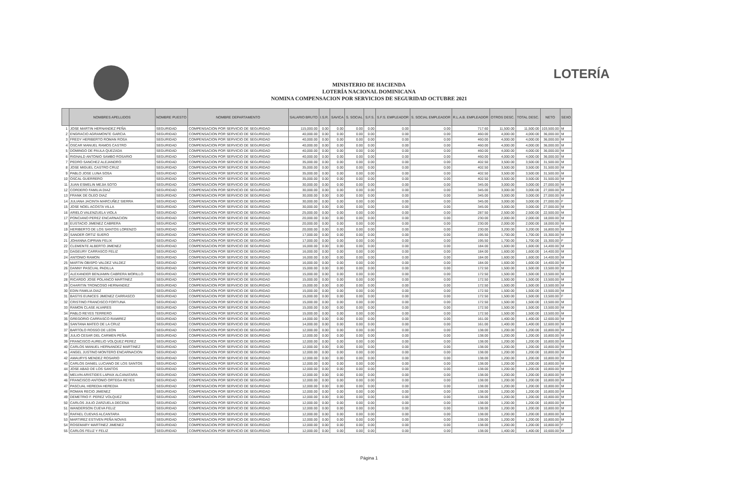LOTERÍA
MINISTERIO DE HACIENDA
LOTERÍA NACIONAL DOMINICANA
NOMINA COMPENSACION POR SERVICIOS DE SEGURIDAD OCTUBRE 2021
| | NOMBRES APELLIDOS | NOMBRE PUESTO | NOMBRE DEPARTAMENTO | SALARIO BRUTO | I.S.R. | SAVICA | S. SOCIAL | S.F.S. | S.F.S. EMPLEADOR | S. SOCIAL EMPLEADOR | R.L.A.B. EMPLEADOR | OTROS DESC. | TOTAL DESC. | NETO | SEXO |
| --- | --- | --- | --- | --- | --- | --- | --- | --- | --- | --- | --- | --- | --- | --- | --- |
| 1 | JOSE MARTIN HERNANDEZ PEÑA | SEGURIDAD | COMPENSACION POR SERVICIO DE SEGURIDAD | 115,000.00 | 0.00 | 0.00 | 0.00 | 0.00 | 0.00 | 0.00 | 717.60 | 11,500.00 | 11,500.00 | 103,500.00 | M |
| 2 | ENGRACIO AGRAMONTE GARCIA | SEGURIDAD | COMPENSACION POR SERVICIO DE SEGURIDAD | 40,000.00 | 0.00 | 0.00 | 0.00 | 0.00 | 0.00 | 0.00 | 460.00 | 4,000.00 | 4,000.00 | 36,000.00 | M |
| 3 | FREDY HERIBERTO ROMAN ROSA | SEGURIDAD | COMPENSACION POR SERVICIO DE SEGURIDAD | 40,000.00 | 0.00 | 0.00 | 0.00 | 0.00 | 0.00 | 0.00 | 460.00 | 4,000.00 | 4,000.00 | 36,000.00 | M |
| 4 | OSCAR MANUEL RAMOS CASTRO | SEGURIDAD | COMPENSACION POR SERVICIO DE SEGURIDAD | 40,000.00 | 0.00 | 0.00 | 0.00 | 0.00 | 0.00 | 0.00 | 460.00 | 4,000.00 | 4,000.00 | 36,000.00 | M |
| 5 | DOMINGO DE PAULA QUEZADA | SEGURIDAD | COMPENSACION POR SERVICIO DE SEGURIDAD | 40,000.00 | 0.00 | 0.00 | 0.00 | 0.00 | 0.00 | 0.00 | 460.00 | 4,000.00 | 4,000.00 | 36,000.00 | M |
| 6 | RIGNALD ANTONIO SAMBO ROSARIO | SEGURIDAD | COMPENSACION POR SERVICIO DE SEGURIDAD | 40,000.00 | 0.00 | 0.00 | 0.00 | 0.00 | 0.00 | 0.00 | 460.00 | 4,000.00 | 4,000.00 | 36,000.00 | M |
| 7 | PEDRO SANCHEZ ALEJANDRO | SEGURIDAD | COMPENSACION POR SERVICIO DE SEGURIDAD | 35,000.00 | 0.00 | 0.00 | 0.00 | 0.00 | 0.00 | 0.00 | 402.50 | 3,500.00 | 3,500.00 | 31,500.00 | M |
| 8 | JOSE MIGUEL CASTRO CRUZ | SEGURIDAD | COMPENSACION POR SERVICIO DE SEGURIDAD | 35,000.00 | 0.00 | 0.00 | 0.00 | 0.00 | 0.00 | 0.00 | 402.50 | 3,500.00 | 3,500.00 | 31,500.00 | M |
| 9 | PABLO JOSE LUNA SOSA | SEGURIDAD | COMPENSACION POR SERVICIO DE SEGURIDAD | 35,000.00 | 0.00 | 0.00 | 0.00 | 0.00 | 0.00 | 0.00 | 402.50 | 3,500.00 | 3,500.00 | 31,500.00 | M |
| 10 | OSCAL GUERRERO | SEGURIDAD | COMPENSACION POR SERVICIO DE SEGURIDAD | 35,000.00 | 0.00 | 0.00 | 0.00 | 0.00 | 0.00 | 0.00 | 402.50 | 3,500.00 | 3,500.00 | 31,500.00 | M |
| 11 | JUAN ESMELIN MEJIA SOTO | SEGURIDAD | COMPENSACION POR SERVICIO DE SEGURIDAD | 30,000.00 | 0.00 | 0.00 | 0.00 | 0.00 | 0.00 | 0.00 | 345.00 | 3,000.00 | 3,000.00 | 27,000.00 | M |
| 12 | CORDERO FAMILIA DIAZ | SEGURIDAD | COMPENSACION POR SERVICIO DE SEGURIDAD | 30,000.00 | 0.00 | 0.00 | 0.00 | 0.00 | 0.00 | 0.00 | 345.00 | 3,000.00 | 3,000.00 | 27,000.00 | M |
| 13 | FRANK DE OLEO DIAZ | SEGURIDAD | COMPENSACION POR SERVICIO DE SEGURIDAD | 30,000.00 | 0.00 | 0.00 | 0.00 | 0.00 | 0.00 | 0.00 | 345.00 | 3,000.00 | 3,000.00 | 27,000.00 | M |
| 14 | JULIANA JACINTA MARCUÑEZ SIERRA | SEGURIDAD | COMPENSACION POR SERVICIO DE SEGURIDAD | 30,000.00 | 0.00 | 0.00 | 0.00 | 0.00 | 0.00 | 0.00 | 345.00 | 3,000.00 | 3,000.00 | 27,000.00 | F |
| 15 | JOSE NOEL ACOSTA VILLA | SEGURIDAD | COMPENSACION POR SERVICIO DE SEGURIDAD | 30,000.00 | 0.00 | 0.00 | 0.00 | 0.00 | 0.00 | 0.00 | 345.00 | 3,000.00 | 3,000.00 | 27,000.00 | M |
| 16 | ARIELO VALENZUELA VIOLA | SEGURIDAD | COMPENSACION POR SERVICIO DE SEGURIDAD | 25,000.00 | 0.00 | 0.00 | 0.00 | 0.00 | 0.00 | 0.00 | 287.50 | 2,500.00 | 2,500.00 | 22,500.00 | M |
| 17 | PONCIANO PEREZ ENCARNACION | SEGURIDAD | COMPENSACION POR SERVICIO DE SEGURIDAD | 20,000.00 | 0.00 | 0.00 | 0.00 | 0.00 | 0.00 | 0.00 | 230.00 | 2,000.00 | 2,000.00 | 18,000.00 | M |
| 18 | EUSTACIO JIMENEZ CABRERA | SEGURIDAD | COMPENSACION POR SERVICIO DE SEGURIDAD | 20,000.00 | 0.00 | 0.00 | 0.00 | 0.00 | 0.00 | 0.00 | 230.00 | 2,000.00 | 2,000.00 | 18,000.00 | M |
| 19 | HERIBERTO DE LOS SANTOS LORENZO | SEGURIDAD | COMPENSACION POR SERVICIO DE SEGURIDAD | 20,000.00 | 0.00 | 0.00 | 0.00 | 0.00 | 0.00 | 0.00 | 230.00 | 3,200.00 | 3,200.00 | 16,800.00 | M |
| 20 | SANDER ORTIZ SUERO | SEGURIDAD | COMPENSACION POR SERVICIO DE SEGURIDAD | 17,000.00 | 0.00 | 0.00 | 0.00 | 0.00 | 0.00 | 0.00 | 195.50 | 1,700.00 | 1,700.00 | 15,300.00 | M |
| 21 | JOHANNA CIPRIAN FELIX | SEGURIDAD | COMPENSACION POR SERVICIO DE SEGURIDAD | 17,000.00 | 0.00 | 0.00 | 0.00 | 0.00 | 0.00 | 0.00 | 195.50 | 1,700.00 | 1,700.00 | 15,300.00 | F |
| 22 | CLEMENTE ALBERTO JIMENEZ | SEGURIDAD | COMPENSACION POR SERVICIO DE SEGURIDAD | 16,000.00 | 0.00 | 0.00 | 0.00 | 0.00 | 0.00 | 0.00 | 184.00 | 1,600.00 | 1,600.00 | 14,400.00 | M |
| 23 | DAGEURY CARRASCO FELIZ | SEGURIDAD | COMPENSACION POR SERVICIO DE SEGURIDAD | 16,000.00 | 0.00 | 0.00 | 0.00 | 0.00 | 0.00 | 0.00 | 184.00 | 1,600.00 | 1,600.00 | 14,400.00 | M |
| 24 | ANTONIO RAMON | SEGURIDAD | COMPENSACION POR SERVICIO DE SEGURIDAD | 16,000.00 | 0.00 | 0.00 | 0.00 | 0.00 | 0.00 | 0.00 | 184.00 | 1,600.00 | 1,600.00 | 14,400.00 | M |
| 25 | MARTIN OBISPO VALDEZ VALDEZ | SEGURIDAD | COMPENSACION POR SERVICIO DE SEGURIDAD | 16,000.00 | 0.00 | 0.00 | 0.00 | 0.00 | 0.00 | 0.00 | 184.00 | 1,600.00 | 1,600.00 | 14,400.00 | M |
| 26 | DANNY PASCUAL PADILLA | SEGURIDAD | COMPENSACION POR SERVICIO DE SEGURIDAD | 15,000.00 | 0.00 | 0.00 | 0.00 | 0.00 | 0.00 | 0.00 | 172.50 | 1,500.00 | 1,500.00 | 13,500.00 | M |
| 27 | ALEXANDER BENJAMIN CABRERA MORILLO | SEGURIDAD | COMPENSACION POR SERVICIO DE SEGURIDAD | 15,000.00 | 0.00 | 0.00 | 0.00 | 0.00 | 0.00 | 0.00 | 172.50 | 1,500.00 | 1,500.00 | 13,500.00 | M |
| 28 | RICARDO JOSE POLANCO MARTINEZ | SEGURIDAD | COMPENSACION POR SERVICIO DE SEGURIDAD | 15,000.00 | 0.00 | 0.00 | 0.00 | 0.00 | 0.00 | 0.00 | 172.50 | 1,500.00 | 1,500.00 | 13,500.00 | M |
| 29 | CHARITIN TRONCOSO HERNANDEZ | SEGURIDAD | COMPENSACION POR SERVICIO DE SEGURIDAD | 15,000.00 | 0.00 | 0.00 | 0.00 | 0.00 | 0.00 | 0.00 | 172.50 | 1,500.00 | 1,500.00 | 13,500.00 | M |
| 30 | EDIN FAMILIA DIAZ | SEGURIDAD | COMPENSACION POR SERVICIO DE SEGURIDAD | 15,000.00 | 0.00 | 0.00 | 0.00 | 0.00 | 0.00 | 0.00 | 172.50 | 1,500.00 | 1,500.00 | 13,500.00 | M |
| 31 | BASTIS EUNICES JIMENEZ CARRASCO | SEGURIDAD | COMPENSACION POR SERVICIO DE SEGURIDAD | 15,000.00 | 0.00 | 0.00 | 0.00 | 0.00 | 0.00 | 0.00 | 172.50 | 1,500.00 | 1,500.00 | 13,500.00 | F |
| 32 | CRISTINO FRANCISCO FORTUNA | SEGURIDAD | COMPENSACION POR SERVICIO DE SEGURIDAD | 15,000.00 | 0.00 | 0.00 | 0.00 | 0.00 | 0.00 | 0.00 | 172.50 | 1,500.00 | 1,500.00 | 13,500.00 | M |
| 33 | RAMON CLASE ALVARES | SEGURIDAD | COMPENSACION POR SERVICIO DE SEGURIDAD | 15,000.00 | 0.00 | 0.00 | 0.00 | 0.00 | 0.00 | 0.00 | 172.50 | 1,500.00 | 1,500.00 | 13,500.00 | M |
| 34 | PABLO REYES TERRERO | SEGURIDAD | COMPENSACION POR SERVICIO DE SEGURIDAD | 15,000.00 | 0.00 | 0.00 | 0.00 | 0.00 | 0.00 | 0.00 | 172.50 | 1,500.00 | 1,500.00 | 13,500.00 | M |
| 35 | GREGORIO CARRASCO RAMIREZ | SEGURIDAD | COMPENSACION POR SERVICIO DE SEGURIDAD | 14,000.00 | 0.00 | 0.00 | 0.00 | 0.00 | 0.00 | 0.00 | 161.00 | 1,400.00 | 1,400.00 | 12,600.00 | M |
| 36 | SANTANA MATEO DE LA CRUZ | SEGURIDAD | COMPENSACION POR SERVICIO DE SEGURIDAD | 14,000.00 | 0.00 | 0.00 | 0.00 | 0.00 | 0.00 | 0.00 | 161.00 | 1,400.00 | 1,400.00 | 12,600.00 | M |
| 37 | BARTOLO ROSSO DE LEON | SEGURIDAD | COMPENSACION POR SERVICIO DE SEGURIDAD | 12,000.00 | 0.00 | 0.00 | 0.00 | 0.00 | 0.00 | 0.00 | 138.00 | 1,200.00 | 1,200.00 | 10,800.00 | M |
| 38 | JULIO CESAR DEL CARMEN PEÑA | SEGURIDAD | COMPENSACION POR SERVICIO DE SEGURIDAD | 12,000.00 | 0.00 | 0.00 | 0.00 | 0.00 | 0.00 | 0.00 | 138.00 | 1,200.00 | 1,200.00 | 10,800.00 | M |
| 39 | FRANCISCO AURELIO VOLQUEZ PEREZ | SEGURIDAD | COMPENSACION POR SERVICIO DE SEGURIDAD | 12,000.00 | 0.00 | 0.00 | 0.00 | 0.00 | 0.00 | 0.00 | 138.00 | 1,200.00 | 1,200.00 | 10,800.00 | M |
| 40 | CARLOS MANUEL HERNANDEZ MARTINEZ | SEGURIDAD | COMPENSACION POR SERVICIO DE SEGURIDAD | 12,000.00 | 0.00 | 0.00 | 0.00 | 0.00 | 0.00 | 0.00 | 138.00 | 1,200.00 | 1,200.00 | 10,800.00 | M |
| 41 | ANGEL JUSTINO MONTERO ENCARNACION | SEGURIDAD | COMPENSACION POR SERVICIO DE SEGURIDAD | 12,000.00 | 0.00 | 0.00 | 0.00 | 0.00 | 0.00 | 0.00 | 138.00 | 1,200.00 | 1,200.00 | 10,800.00 | M |
| 42 | AMAURYS MENDEZ ROSARIO | SEGURIDAD | COMPENSACION POR SERVICIO DE SEGURIDAD | 12,000.00 | 0.00 | 0.00 | 0.00 | 0.00 | 0.00 | 0.00 | 138.00 | 1,200.00 | 1,200.00 | 10,800.00 | M |
| 43 | CARLOS DANIEL LUCIANO DE LOS SANTOS | SEGURIDAD | COMPENSACION POR SERVICIO DE SEGURIDAD | 12,000.00 | 0.00 | 0.00 | 0.00 | 0.00 | 0.00 | 0.00 | 138.00 | 1,200.00 | 1,200.00 | 10,800.00 | M |
| 44 | JOSE ABAD DE LOS SANTOS | SEGURIDAD | COMPENSACION POR SERVICIO DE SEGURIDAD | 12,000.00 | 0.00 | 0.00 | 0.00 | 0.00 | 0.00 | 0.00 | 138.00 | 1,200.00 | 1,200.00 | 10,800.00 | M |
| 45 | MELVIN ARISTIDES LAPAIX ALCANATARA | SEGURIDAD | COMPENSACION POR SERVICIO DE SEGURIDAD | 12,000.00 | 0.00 | 0.00 | 0.00 | 0.00 | 0.00 | 0.00 | 138.00 | 1,200.00 | 1,200.00 | 10,800.00 | M |
| 46 | FRANCISCO ANTONIO ORTEGA REYES | SEGURIDAD | COMPENSACION POR SERVICIO DE SEGURIDAD | 12,000.00 | 0.00 | 0.00 | 0.00 | 0.00 | 0.00 | 0.00 | 138.00 | 1,200.00 | 1,200.00 | 10,800.00 | M |
| 47 | PASCUAL HEREDIA HEREDIA | SEGURIDAD | COMPENSACION POR SERVICIO DE SEGURIDAD | 12,000.00 | 0.00 | 0.00 | 0.00 | 0.00 | 0.00 | 0.00 | 138.00 | 1,200.00 | 1,200.00 | 10,800.00 | M |
| 48 | ROMAN RECIO JIMENEZ | SEGURIDAD | COMPENSACION POR SERVICIO DE SEGURIDAD | 12,000.00 | 0.00 | 0.00 | 0.00 | 0.00 | 0.00 | 0.00 | 138.00 | 1,200.00 | 1,200.00 | 10,800.00 | M |
| 49 | DEMETRIO F. PEREZ VOLQUEZ | SEGURIDAD | COMPENSACION POR SERVICIO DE SEGURIDAD | 12,000.00 | 0.00 | 0.00 | 0.00 | 0.00 | 0.00 | 0.00 | 138.00 | 1,200.00 | 1,200.00 | 10,800.00 | M |
| 50 | CARLOS JULIO ZARZUELA DECENA | SEGURIDAD | COMPENSACION POR SERVICIO DE SEGURIDAD | 12,000.00 | 0.00 | 0.00 | 0.00 | 0.00 | 0.00 | 0.00 | 138.00 | 1,200.00 | 1,200.00 | 10,800.00 | M |
| 51 | WANDERSON CUEVA FELIZ | SEGURIDAD | COMPENSACION POR SERVICIO DE SEGURIDAD | 12,000.00 | 0.00 | 0.00 | 0.00 | 0.00 | 0.00 | 0.00 | 138.00 | 1,200.00 | 1,200.00 | 10,800.00 | M |
| 52 | RAFAEL CUEVAS ALCANTARA | SEGURIDAD | COMPENSACION POR SERVICIO DE SEGURIDAD | 12,000.00 | 0.00 | 0.00 | 0.00 | 0.00 | 0.00 | 0.00 | 138.00 | 1,200.00 | 1,200.00 | 10,800.00 | M |
| 53 | MARTIREZ ESTIVEN PEÑA NOVAS | SEGURIDAD | COMPENSACION POR SERVICIO DE SEGURIDAD | 12,000.00 | 0.00 | 0.00 | 0.00 | 0.00 | 0.00 | 0.00 | 138.00 | 1,200.00 | 1,200.00 | 10,800.00 | M |
| 54 | ROSEMARY MARTINEZ JIMENEZ | SEGURIDAD | COMPENSACION POR SERVICIO DE SEGURIDAD | 12,000.00 | 0.00 | 0.00 | 0.00 | 0.00 | 0.00 | 0.00 | 138.00 | 1,200.00 | 1,200.00 | 10,800.00 | F |
| 55 | CARLOS FELIZ Y FELIZ | SEGURIDAD | COMPENSACION POR SERVICIO DE SEGURIDAD | 12,000.00 | 0.00 | 0.00 | 0.00 | 0.00 | 0.00 | 0.00 | 138.00 | 1,400.00 | 1,400.00 | 10,600.00 | M |
Página 1